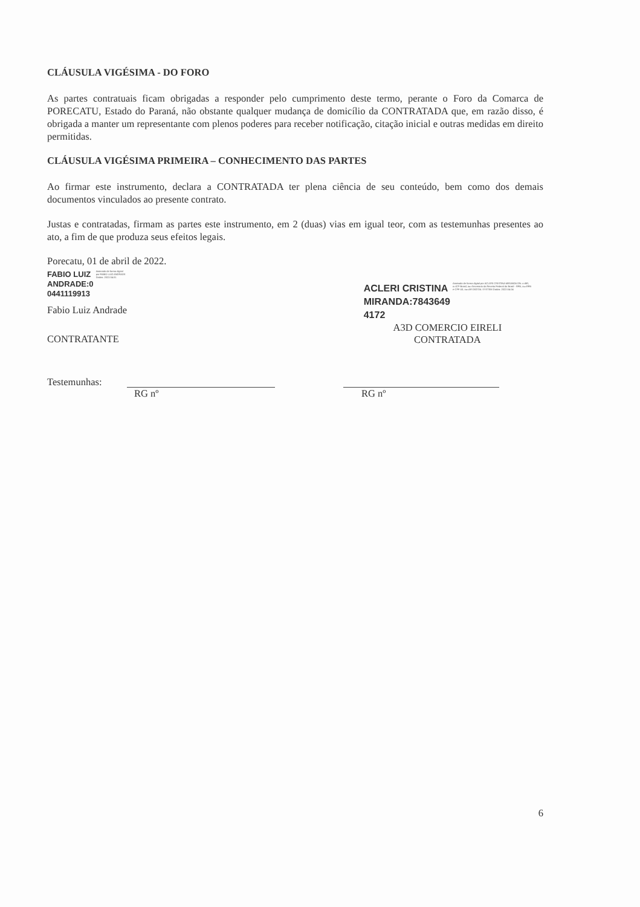CLÁUSULA VIGÉSIMA - DO FORO
As partes contratuais ficam obrigadas a responder pelo cumprimento deste termo, perante o Foro da Comarca de PORECATU, Estado do Paraná, não obstante qualquer mudança de domicílio da CONTRATADA que, em razão disso, é obrigada a manter um representante com plenos poderes para receber notificação, citação inicial e outras medidas em direito permitidas.
CLÁUSULA VIGÉSIMA PRIMEIRA – CONHECIMENTO DAS PARTES
Ao firmar este instrumento, declara a CONTRATADA ter plena ciência de seu conteúdo, bem como dos demais documentos vinculados ao presente contrato.
Justas e contratadas, firmam as partes este instrumento, em 2 (duas) vias em igual teor, com as testemunhas presentes ao ato, a fim de que produza seus efeitos legais.
Porecatu, 01 de abril de 2022.
FABIO LUIZ
ANDRADE:0
0441119913 Assinado de forma digital por FABIO LUIZ ANDRADE Dados: 2022.04.01
Fabio Luiz Andrade
CONTRATANTE
ACLERI CRISTINA
MIRANDA:7843649
4172 Assinado de forma digital por ACLERI CRISTINA MIRANDA DN: c=BR, o=ICP-Brasil, ou=Secretaria da Receita Federal do Brasil - RFB, ou=RFB e-CPF A3, ou=AR DIGITAL SYSTEM Dados: 2022.04.04
A3D COMERCIO EIRELI
CONTRATADA
Testemunhas: RG nº RG nº
6